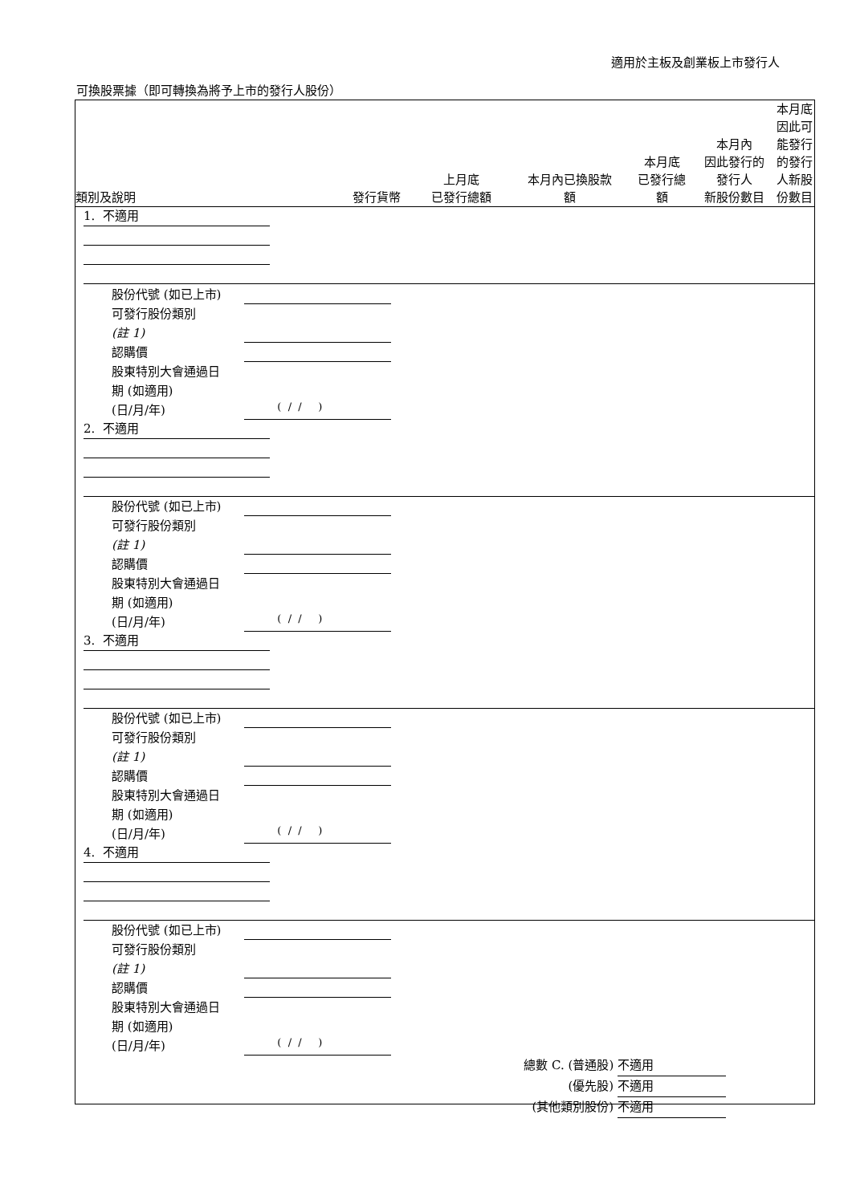適用於主板及創業板上市發行人
可換股票據（即可轉換為將予上市的發行人股份）
| 類別及說明 | 發行貨幣 | 上月底 已發行總額 | 本月內已換股款 額 | 本月底 已發行總 額 | 本月內 因此發行的 發行人 新股份數目 | 本月底因此可 能發行的發行 人新股份數目 |
| --- | --- | --- | --- | --- | --- | --- |
1. 不適用
股份代號 (如已上市)
可發行股份類別
(註 1)
認購價
股東特別大會通過日
期 (如適用)
(日/月/年)
( / / )
2. 不適用
股份代號 (如已上市)
可發行股份類別
(註 1)
認購價
股東特別大會通過日
期 (如適用)
(日/月/年)
( / / )
3. 不適用
股份代號 (如已上市)
可發行股份類別
(註 1)
認購價
股東特別大會通過日
期 (如適用)
(日/月/年)
( / / )
4. 不適用
股份代號 (如已上市)
可發行股份類別
(註 1)
認購價
股東特別大會通過日
期 (如適用)
(日/月/年)
( / / )
總數 C. (普通股) 不適用
(優先股) 不適用
(其他類別股份) 不適用